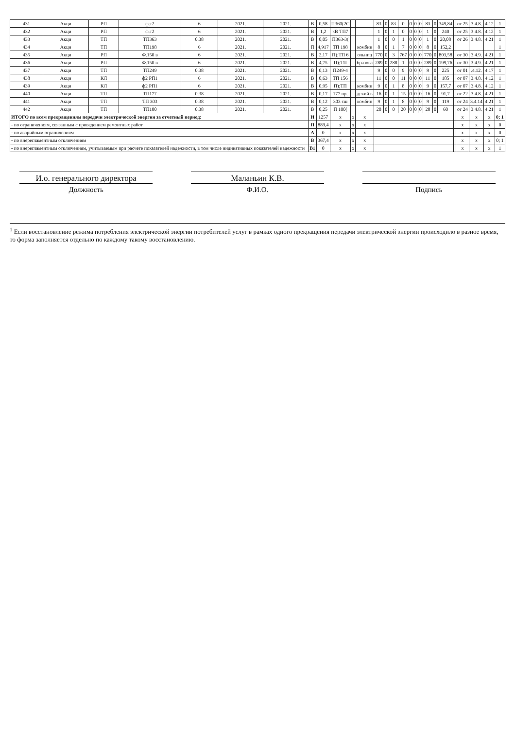| 431 | Акци | РП | ф.т2 | 6 | 2021. | 2021. | В | 0,58 | П360(2С | | | 83 | 0 | 83 | 0 | 0 | 0 | 0 | 83 | 0 | 349,84 | | от 25 | 3.4.8. | 4.12 | 1 |
| 432 | Акци | РП | ф.т2 | 6 | 2021. | 2021. | В | 1,2 | кВ ТП7 | | | 1 | 0 | 1 | 0 | 0 | 0 | 0 | 1 | 0 | 240 | | от 25 | 3.4.8. | 4.12 | 1 |
| 433 | Акци | ТП | ТП363 | 0.38 | 2021. | 2021. | В | 0,05 | П363-3( | | | 1 | 0 | 0 | 1 | 0 | 0 | 0 | 1 | 0 | 20,08 | | от 26 | 3.4.8. | 4.21 | 1 |
| 434 | Акци | ТП | ТП198 | 6 | 2021. | 2021. | П | 4,917 | ТП 198 | | комбин | 8 | 0 | 1 | 7 | 0 | 0 | 0 | 8 | 0 | 152,2 | | | | | 1 |
| 435 | Акци | РП | Ф.150 в | 6 | 2021. | 2021. | В | 2,17 | П);ТП 6 | | ольниц | 770 | 0 | 3 | 767 | 0 | 0 | 0 | 770 | 0 | 803,58 | | от 30 | 3.4.9. | 4.21 | 1 |
| 436 | Акци | РП | Ф.150 в | 6 | 2021. | 2021. | В | 4,75 | П);ТП | | бразова | 289 | 0 | 288 | 1 | 0 | 0 | 0 | 289 | 0 | 199,76 | | от 30 | 3.4.9. | 4.21 | 1 |
| 437 | Акци | ТП | ТП249 | 0.38 | 2021. | 2021. | В | 0,13 | П249-4 | | | 9 | 0 | 0 | 9 | 0 | 0 | 0 | 9 | 0 | 225 | | от 01 | .4.12. | 4.17 | 1 |
| 438 | Акци | КЛ | ф2 РП1 | 6 | 2021. | 2021. | В | 0,63 | ТП 156 | | | 11 | 0 | 0 | 11 | 0 | 0 | 0 | 11 | 0 | 185 | | от 07 | 3.4.8. | 4.12 | 1 |
| 439 | Акци | КЛ | ф2 РП1 | 6 | 2021. | 2021. | В | 0,95 | П);ТП | | комбин | 9 | 0 | 1 | 8 | 0 | 0 | 0 | 9 | 0 | 157,7 | | от 07 | 3.4.8. | 4.12 | 1 |
| 440 | Акци | ТП | ТП177 | 0.38 | 2021. | 2021. | В | 0,17 | 177 пр. | | дский в | 16 | 0 | 1 | 15 | 0 | 0 | 0 | 16 | 0 | 91,7 | | от 22 | 3.4.8. | 4.21 | 1 |
| 441 | Акци | ТП | ТП 303 | 0.38 | 2021. | 2021. | В | 0,12 | 303 сш | | комбин | 9 | 0 | 1 | 8 | 0 | 0 | 0 | 9 | 0 | 119 | | от 24 | 3.4.14 | 4.21 | 1 |
| 442 | Акци | ТП | ТП100 | 0.38 | 2021. | 2021. | В | 0,25 | П 100( | | | 20 | 0 | 0 | 20 | 0 | 0 | 0 | 20 | 0 | 60 | | от 24 | 3.4.8. | 4.21 | 1 |
| ИТОГО по всем прекращениям передачи электрической энергии за отчетный период: | | | | | | | И | 1257 | x | x | x | | | | | | | | | | | | x | x | x | 0; 1 |
| - по ограничениям, связанным с проведением ремонтных работ | | | | | | | П | 889,4 | x | x | x | | | | | | | | | | | | x | x | x | 0 |
| - по аварийным ограничениям | | | | | | | А | 0 | x | x | x | | | | | | | | | | | | x | x | x | 0 |
| - по внерегламентным отключениям | | | | | | | В | 367,4 | x | x | x | | | | | | | | | | | | x | x | x | 0; 1 |
| - по внерегламентным отключениям, учитываемым при расчете показателей надежности, в том числе индикативных показателей надежности | | | | | | | В1 | 0 | x | x | x | | | | | | | | | | | | x | x | x | 1 |
И.о. генерального директора
Должность
Маланьин К.В.
Ф.И.О.
Подпись
<sup>1</sup> Если восстановление режима потребления электрической энергии потребителей услуг в рамках одного прекращения передачи электрической энергии происходило в разное время, то форма заполняется отдельно по каждому такому восстановлению.